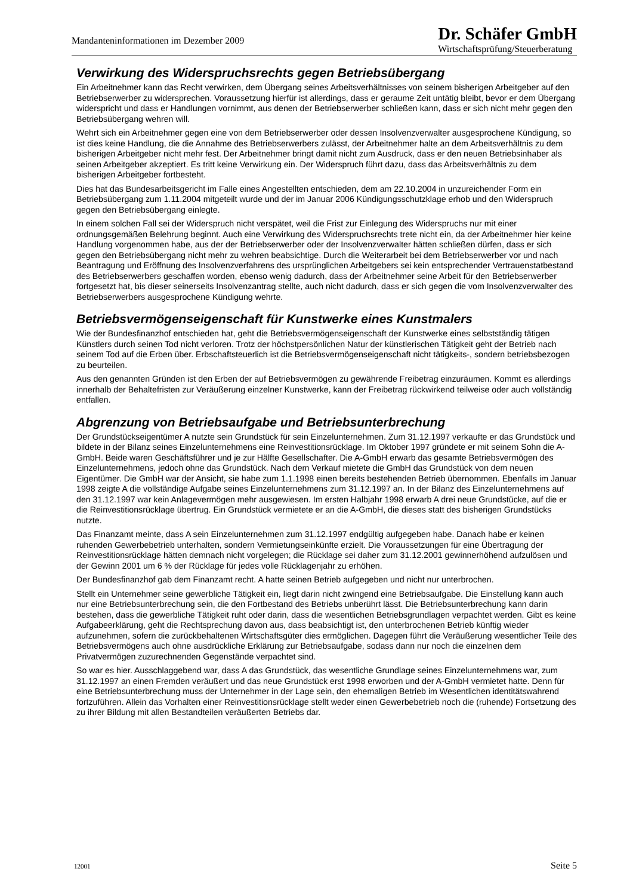Mandanteninformationen im Dezember 2009
Dr. Schäfer GmbH
Wirtschaftsprüfung/Steuerberatung
Verwirkung des Widerspruchsrechts gegen Betriebsübergang
Ein Arbeitnehmer kann das Recht verwirken, dem Übergang seines Arbeitsverhältnisses von seinem bisherigen Arbeitgeber auf den Betriebserwerber zu widersprechen. Voraussetzung hierfür ist allerdings, dass er geraume Zeit untätig bleibt, bevor er dem Übergang widerspricht und dass er Handlungen vornimmt, aus denen der Betriebserwerber schließen kann, dass er sich nicht mehr gegen den Betriebsübergang wehren will.
Wehrt sich ein Arbeitnehmer gegen eine von dem Betriebserwerber oder dessen Insolvenzverwalter ausgesprochene Kündigung, so ist dies keine Handlung, die die Annahme des Betriebserwerbers zulässt, der Arbeitnehmer halte an dem Arbeitsverhältnis zu dem bisherigen Arbeitgeber nicht mehr fest. Der Arbeitnehmer bringt damit nicht zum Ausdruck, dass er den neuen Betriebsinhaber als seinen Arbeitgeber akzeptiert. Es tritt keine Verwirkung ein. Der Widerspruch führt dazu, dass das Arbeitsverhältnis zu dem bisherigen Arbeitgeber fortbesteht.
Dies hat das Bundesarbeitsgericht im Falle eines Angestellten entschieden, dem am 22.10.2004 in unzureichender Form ein Betriebsübergang zum 1.11.2004 mitgeteilt wurde und der im Januar 2006 Kündigungsschutzklage erhob und den Widerspruch gegen den Betriebsübergang einlegte.
In einem solchen Fall sei der Widerspruch nicht verspätet, weil die Frist zur Einlegung des Widerspruchs nur mit einer ordnungsgemäßen Belehrung beginnt. Auch eine Verwirkung des Widerspruchsrechts trete nicht ein, da der Arbeitnehmer hier keine Handlung vorgenommen habe, aus der der Betriebserwerber oder der Insolvenzverwalter hätten schließen dürfen, dass er sich gegen den Betriebsübergang nicht mehr zu wehren beabsichtige. Durch die Weiterarbeit bei dem Betriebserwerber vor und nach Beantragung und Eröffnung des Insolvenzverfahrens des ursprünglichen Arbeitgebers sei kein entsprechender Vertrauenstatbestand des Betriebserwerbers geschaffen worden, ebenso wenig dadurch, dass der Arbeitnehmer seine Arbeit für den Betriebserwerber fortgesetzt hat, bis dieser seinerseits Insolvenzantrag stellte, auch nicht dadurch, dass er sich gegen die vom Insolvenzverwalter des Betriebserwerbers ausgesprochene Kündigung wehrte.
Betriebsvermögenseigenschaft für Kunstwerke eines Kunstmalers
Wie der Bundesfinanzhof entschieden hat, geht die Betriebsvermögenseigenschaft der Kunstwerke eines selbstständig tätigen Künstlers durch seinen Tod nicht verloren. Trotz der höchstpersönlichen Natur der künstlerischen Tätigkeit geht der Betrieb nach seinem Tod auf die Erben über. Erbschaftsteuerlich ist die Betriebsvermögenseigenschaft nicht tätigkeits-, sondern betriebsbezogen zu beurteilen.
Aus den genannten Gründen ist den Erben der auf Betriebsvermögen zu gewährende Freibetrag einzuräumen. Kommt es allerdings innerhalb der Behaltefristen zur Veräußerung einzelner Kunstwerke, kann der Freibetrag rückwirkend teilweise oder auch vollständig entfallen.
Abgrenzung von Betriebsaufgabe und Betriebsunterbrechung
Der Grundstückseigentümer A nutzte sein Grundstück für sein Einzelunternehmen. Zum 31.12.1997 verkaufte er das Grundstück und bildete in der Bilanz seines Einzelunternehmens eine Reinvestitionsrücklage. Im Oktober 1997 gründete er mit seinem Sohn die A-GmbH. Beide waren Geschäftsführer und je zur Hälfte Gesellschafter. Die A-GmbH erwarb das gesamte Betriebsvermögen des Einzelunternehmens, jedoch ohne das Grundstück. Nach dem Verkauf mietete die GmbH das Grundstück von dem neuen Eigentümer. Die GmbH war der Ansicht, sie habe zum 1.1.1998 einen bereits bestehenden Betrieb übernommen. Ebenfalls im Januar 1998 zeigte A die vollständige Aufgabe seines Einzelunternehmens zum 31.12.1997 an. In der Bilanz des Einzelunternehmens auf den 31.12.1997 war kein Anlagevermögen mehr ausgewiesen. Im ersten Halbjahr 1998 erwarb A drei neue Grundstücke, auf die er die Reinvestitionsrücklage übertrug. Ein Grundstück vermietete er an die A-GmbH, die dieses statt des bisherigen Grundstücks nutzte.
Das Finanzamt meinte, dass A sein Einzelunternehmen zum 31.12.1997 endgültig aufgegeben habe. Danach habe er keinen ruhenden Gewerbebetrieb unterhalten, sondern Vermietungseinkünfte erzielt. Die Voraussetzungen für eine Übertragung der Reinvestitionsrücklage hätten demnach nicht vorgelegen; die Rücklage sei daher zum 31.12.2001 gewinnerhöhend aufzulösen und der Gewinn 2001 um 6 % der Rücklage für jedes volle Rücklagenjahr zu erhöhen.
Der Bundesfinanzhof gab dem Finanzamt recht. A hatte seinen Betrieb aufgegeben und nicht nur unterbrochen.
Stellt ein Unternehmer seine gewerbliche Tätigkeit ein, liegt darin nicht zwingend eine Betriebsaufgabe. Die Einstellung kann auch nur eine Betriebsunterbrechung sein, die den Fortbestand des Betriebs unberührt lässt. Die Betriebsunterbrechung kann darin bestehen, dass die gewerbliche Tätigkeit ruht oder darin, dass die wesentlichen Betriebsgrundlagen verpachtet werden. Gibt es keine Aufgabeerklärung, geht die Rechtsprechung davon aus, dass beabsichtigt ist, den unterbrochenen Betrieb künftig wieder aufzunehmen, sofern die zurückbehaltenen Wirtschaftsgüter dies ermöglichen. Dagegen führt die Veräußerung wesentlicher Teile des Betriebsvermögens auch ohne ausdrückliche Erklärung zur Betriebsaufgabe, sodass dann nur noch die einzelnen dem Privatvermögen zuzurechnenden Gegenstände verpachtet sind.
So war es hier. Ausschlaggebend war, dass A das Grundstück, das wesentliche Grundlage seines Einzelunternehmens war, zum 31.12.1997 an einen Fremden veräußert und das neue Grundstück erst 1998 erworben und der A-GmbH vermietet hatte. Denn für eine Betriebsunterbrechung muss der Unternehmer in der Lage sein, den ehemaligen Betrieb im Wesentlichen identitätswahrend fortzuführen. Allein das Vorhalten einer Reinvestitionsrücklage stellt weder einen Gewerbebetrieb noch die (ruhende) Fortsetzung des zu ihrer Bildung mit allen Bestandteilen veräußerten Betriebs dar.
12001 Seite 5